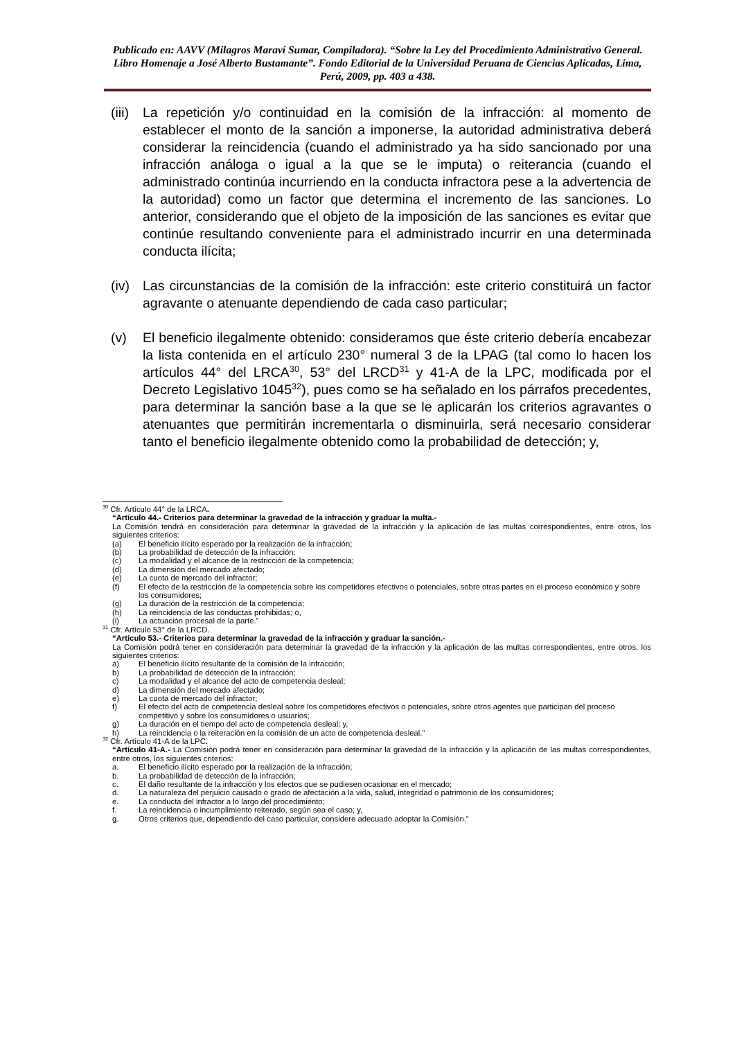Publicado en: AAVV (Milagros Maraví Sumar, Compiladora). “Sobre la Ley del Procedimiento Administrativo General. Libro Homenaje a José Alberto Bustamante”. Fondo Editorial de la Universidad Peruana de Ciencias Aplicadas, Lima, Perú, 2009, pp. 403 a 438.
(iii) La repetición y/o continuidad en la comisión de la infracción: al momento de establecer el monto de la sanción a imponerse, la autoridad administrativa deberá considerar la reincidencia (cuando el administrado ya ha sido sancionado por una infracción análoga o igual a la que se le imputa) o reiterancia (cuando el administrado continúa incurriendo en la conducta infractora pese a la advertencia de la autoridad) como un factor que determina el incremento de las sanciones. Lo anterior, considerando que el objeto de la imposición de las sanciones es evitar que continúe resultando conveniente para el administrado incurrir en una determinada conducta ilícita;
(iv) Las circunstancias de la comisión de la infracción: este criterio constituirá un factor agravante o atenuante dependiendo de cada caso particular;
(v) El beneficio ilegalmente obtenido: consideramos que éste criterio debería encabezar la lista contenida en el artículo 230° numeral 3 de la LPAG (tal como lo hacen los artículos 44° del LRCA<sup>30</sup>, 53° del LRCD<sup>31</sup> y 41-A de la LPC, modificada por el Decreto Legislativo 1045<sup>32</sup>), pues como se ha señalado en los párrafos precedentes, para determinar la sanción base a la que se le aplicarán los criterios agravantes o atenuantes que permitirán incrementarla o disminuirla, será necesario considerar tanto el beneficio ilegalmente obtenido como la probabilidad de detección; y,
<sup>30</sup> Cfr. Artículo 44° de la LRCA.
“Artículo 44.- Criterios para determinar la gravedad de la infracción y graduar la multa.-
La Comisión tendrá en consideración para determinar la gravedad de la infracción y la aplicación de las multas correspondientes, entre otros, los siguientes criterios:
(a) El beneficio ilícito esperado por la realización de la infracción;
(b) La probabilidad de detección de la infracción:
(c) La modalidad y el alcance de la restricción de la competencia;
(d) La dimensión del mercado afectado;
(e) La cuota de mercado del infractor;
(f) El efecto de la restricción de la competencia sobre los competidores efectivos o potenciales, sobre otras partes en el proceso económico y sobre los consumidores;
(g) La duración de la restricción de la competencia;
(h) La reincidencia de las conductas prohibidas; o,
(i) La actuación procesal de la parte.”
<sup>31</sup> Cfr. Artículo 53° de la LRCD.
“Artículo 53.- Criterios para determinar la gravedad de la infracción y graduar la sanción.-
La Comisión podrá tener en consideración para determinar la gravedad de la infracción y la aplicación de las multas correspondientes, entre otros, los siguientes criterios:
a) El beneficio ilícito resultante de la comisión de la infracción;
b) La probabilidad de detección de la infracción;
c) La modalidad y el alcance del acto de competencia desleal;
d) La dimensión del mercado afectado;
e) La cuota de mercado del infractor;
f) El efecto del acto de competencia desleal sobre los competidores efectivos o potenciales, sobre otros agentes que participan del proceso competitivo y sobre los consumidores o usuarios;
g) La duración en el tiempo del acto de competencia desleal; y,
h) La reincidencia o la reiteración en la comisión de un acto de competencia desleal.”
<sup>32</sup> Cfr. Artículo 41-A de la LPC.
“Artículo 41-A.- La Comisión podrá tener en consideración para determinar la gravedad de la infracción y la aplicación de las multas correspondientes, entre otros, los siguientes criterios:
a. El beneficio ilícito esperado por la realización de la infracción;
b. La probabilidad de detección de la infracción;
c. El daño resultante de la infracción y los efectos que se pudiesen ocasionar en el mercado;
d. La naturaleza del perjuicio causado o grado de afectación a la vida, salud, integridad o patrimonio de los consumidores;
e. La conducta del infractor a lo largo del procedimiento;
f. La reincidencia o incumplimiento reiterado, según sea el caso; y,
g. Otros criterios que, dependiendo del caso particular, considere adecuado adoptar la Comisión.”